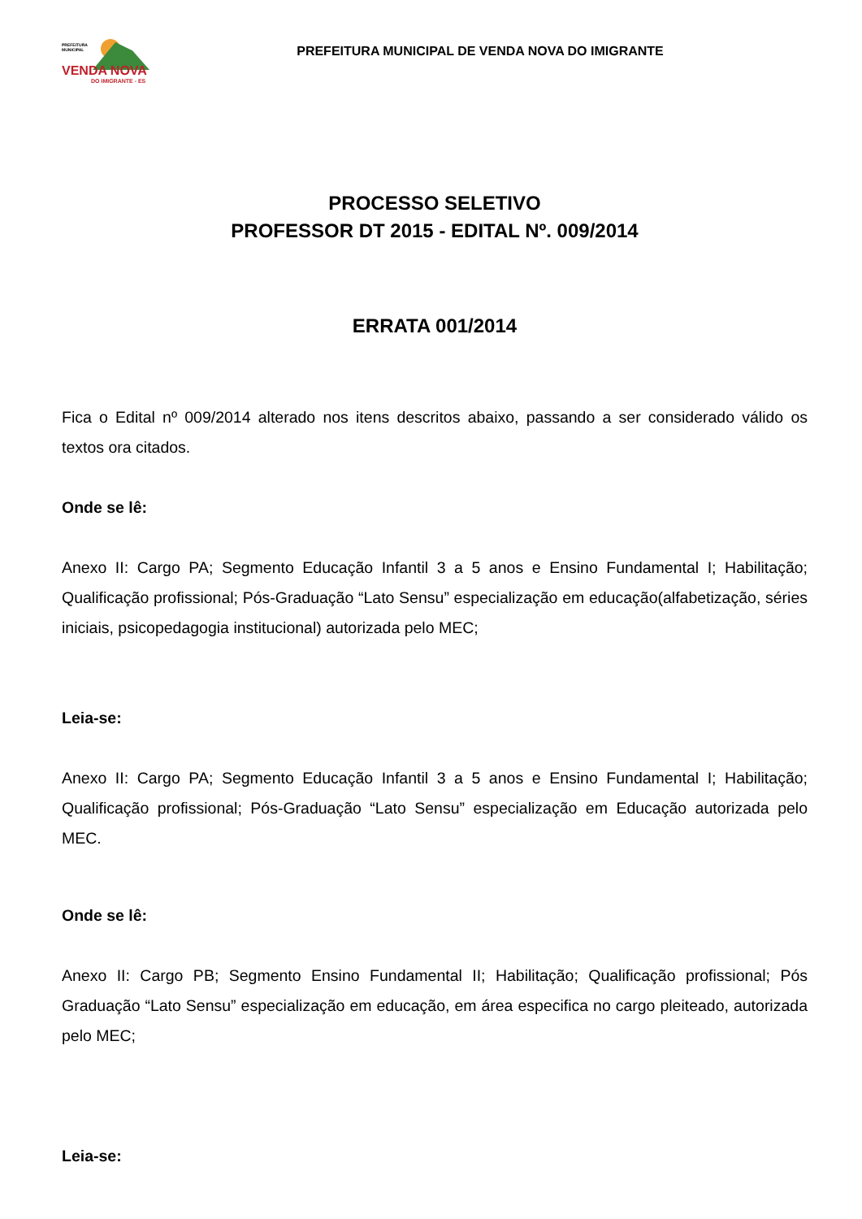PREFEITURA
MUNICIPAL
VENDA NOVA
DO IMIGRANTE - ES
PREFEITURA MUNICIPAL DE VENDA NOVA DO IMIGRANTE
PROCESSO SELETIVO
PROFESSOR DT 2015 - EDITAL Nº. 009/2014
ERRATA 001/2014
Fica o Edital nº 009/2014 alterado nos itens descritos abaixo, passando a ser considerado válido os textos ora citados.
Onde se lê:
Anexo II: Cargo PA; Segmento Educação Infantil 3 a 5 anos e Ensino Fundamental I; Habilitação; Qualificação profissional; Pós-Graduação “Lato Sensu” especialização em educação(alfabetização, séries iniciais, psicopedagogia institucional) autorizada pelo MEC;
Leia-se:
Anexo II: Cargo PA; Segmento Educação Infantil 3 a 5 anos e Ensino Fundamental I; Habilitação; Qualificação profissional; Pós-Graduação “Lato Sensu” especialização em Educação autorizada pelo MEC.
Onde se lê:
Anexo II: Cargo PB; Segmento Ensino Fundamental II; Habilitação; Qualificação profissional; Pós Graduação “Lato Sensu” especialização em educação, em área especifica no cargo pleiteado, autorizada pelo MEC;
Leia-se: